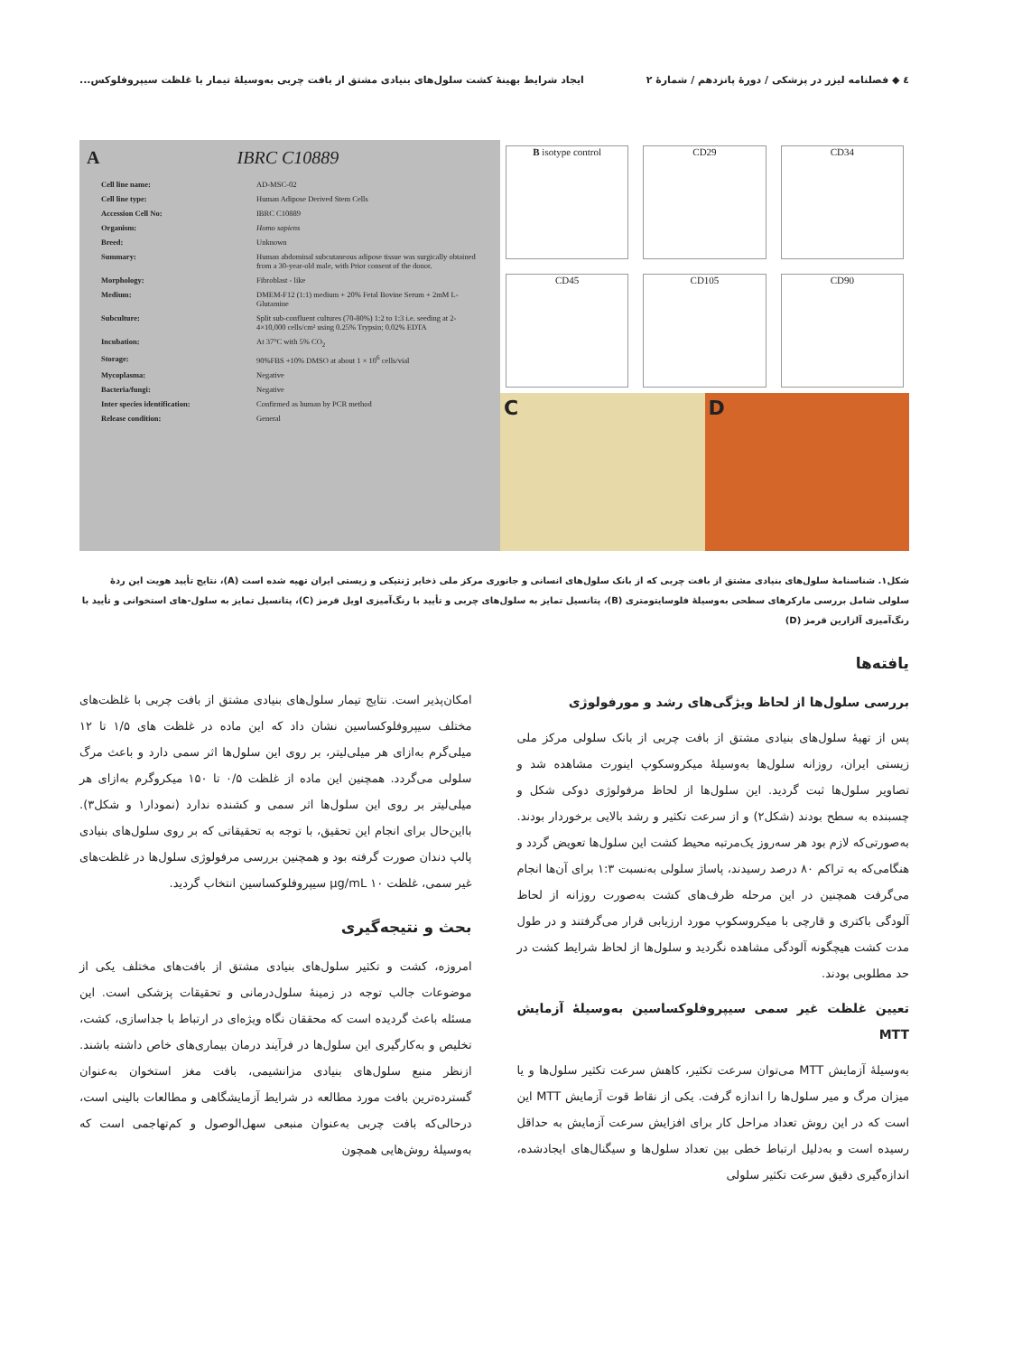٤ ◆ فصلنامه لیزر در پزشکی / دورۀ پانزدهم / شمارۀ ۲ ایجاد شرایط بهینۀ کشت سلول‌های بنیادی مشتق از بافت چربی به‌وسیلۀ تیمار با غلظت سیپروفلوکس...
A IBRC C10889
| Cell line name: | AD-MSC-02 |
| Cell line type: | Human Adipose Derived Stem Cells |
| Accession Cell No: | IBRC C10889 |
| Organism: | Homo sapiens |
| Breed: | Unknown |
| Summary: | Human abdominal subcutaneous adipose tissue was surgically obtained from a 30-year-old male, with Prior consent of the donor. |
| Morphology: | Fibroblast - like |
| Medium: | DMEM-F12 (1:1) medium + 20% Fetal Bovine Serum + 2mM L-Glutamine |
| Subculture: | Split sub-confluent cultures (70-80%) 1:2 to 1:3 i.e. seeding at 2-4×10,000 cells/cm² using 0.25% Trypsin; 0.02% EDTA |
| Incubation: | At 37°C with 5% CO<sub>2</sub> |
| Storage: | 90%FBS +10% DMSO at about 1 × 10<sup>6</sup> cells/vial |
| Mycoplasma: | Negative |
| Bacteria/fungi: | Negative |
| Inter species identification: | Confirmed as human by PCR method |
| Release condition: | General |
B isotype control
CD29
CD34
CD45
CD105
CD90
C D
شکل۱. شناسنامۀ سلول‌های بنیادی مشتق از بافت چربی که از بانک سلول‌های انسانی و جانوری مرکز ملی ذخایر ژنتیکی و زیستی ایران تهیه شده است (A)، نتایج تأیید هویت این ردۀ سلولی شامل بررسی مارکرهای سطحی به‌وسیلۀ فلوسایتومتری (B)، پتانسیل تمایز به سلول‌های چربی و تأیید با رنگ‌آمیزی اویل قرمز (C)، پتانسیل تمایز به سلول‌-های استخوانی و تأیید با رنگ‌آمیزی آلزارین قرمز (D)
یافته‌ها
بررسی سلول‌ها از لحاظ ویژگی‌های رشد و مورفولوژی
پس از تهیۀ سلول‌های بنیادی مشتق از بافت چربی از بانک سلولی مرکز ملی زیستی ایران، روزانه سلول‌ها به‌وسیلۀ میکروسکوپ اینورت مشاهده شد و تصاویر سلول‌ها ثبت گردید. این سلول‌ها از لحاظ مرفولوژی دوکی شکل و چسبنده به سطح بودند (شکل۲) و از سرعت تکثیر و رشد بالایی برخوردار بودند. به‌صورتی‌که لازم بود هر سه‌روز یک‌مرتبه محیط کشت این سلول‌ها تعویض گردد و هنگامی‌که به تراکم ۸۰ درصد رسیدند، پاساژ سلولی به‌نسبت ۱:۳ برای آن‌ها انجام می‌گرفت همچنین در این مرحله ظرف‌های کشت به‌صورت روزانه از لحاظ آلودگی باکتری و قارچی با میکروسکوپ مورد ارزیابی قرار می‌گرفتند و در طول مدت کشت هیچگونه آلودگی مشاهده نگردید و سلول‌ها از لحاظ شرایط کشت در حد مطلوبی بودند.
تعیین غلظت غیر سمی سیپروفلوکساسین به‌وسیلۀ آزمایش MTT
به‌وسیلۀ آزمایش MTT می‌توان سرعت تکثیر، کاهش سرعت تکثیر سلول‌ها و یا میزان مرگ و میر سلول‌ها را اندازه گرفت. یکی از نقاط قوت آزمایش MTT این است که در این روش تعداد مراحل کار برای افزایش سرعت آزمایش به حداقل رسیده است و به‌دلیل ارتباط خطی بین تعداد سلول‌ها و سیگنال‌های ایجادشده، اندازه‌گیری دقیق سرعت تکثیر سلولی
امکان‌پذیر است. نتایج تیمار سلول‌های بنیادی مشتق از بافت چربی با غلظت‌های مختلف سیپروفلوکساسین نشان داد که این ماده در غلظت های ۱/۵ تا ۱۲ میلی‌گرم به‌ازای هر میلی‌لیتر، بر روی این سلول‌ها اثر سمی دارد و باعث مرگ سلولی می‌گردد. همچنین این ماده از غلظت ۰/۵ تا ۱۵۰ میکروگرم به‌ازای هر میلی‌لیتر بر روی این سلول‌ها اثر سمی و کشنده ندارد (نمودار۱ و شکل۳). بااین‌حال برای انجام این تحقیق، با توجه به تحقیقاتی که بر روی سلول‌های بنیادی پالپ دندان صورت گرفته بود و همچنین بررسی مرفولوژی سلول‌ها در غلظت‌های غیر سمی، غلظت ۱۰ µg/mL سیپروفلوکساسین انتخاب گردید.
بحث و نتیجه‌گیری
امروزه، کشت و تکثیر سلول‌های بنیادی مشتق از بافت‌های مختلف یکی از موضوعات جالب توجه در زمینۀ سلول‌درمانی و تحقیقات پزشکی است. این مسئله باعث گردیده است که محققان نگاه ویژه‌ای در ارتباط با جداسازی، کشت، تخلیص و به‌کارگیری این سلول‌ها در فرآیند درمان بیماری‌های خاص داشته باشند. ازنظر منبع سلول‌های بنیادی مزانشیمی، بافت مغز استخوان به‌عنوان گسترده‌ترین بافت مورد مطالعه در شرایط آزمایشگاهی و مطالعات بالینی است، درحالی‌که بافت چربی به‌عنوان منبعی سهل‌الوصول و کم‌تهاجمی است که به‌وسیلۀ روش‌هایی همچون